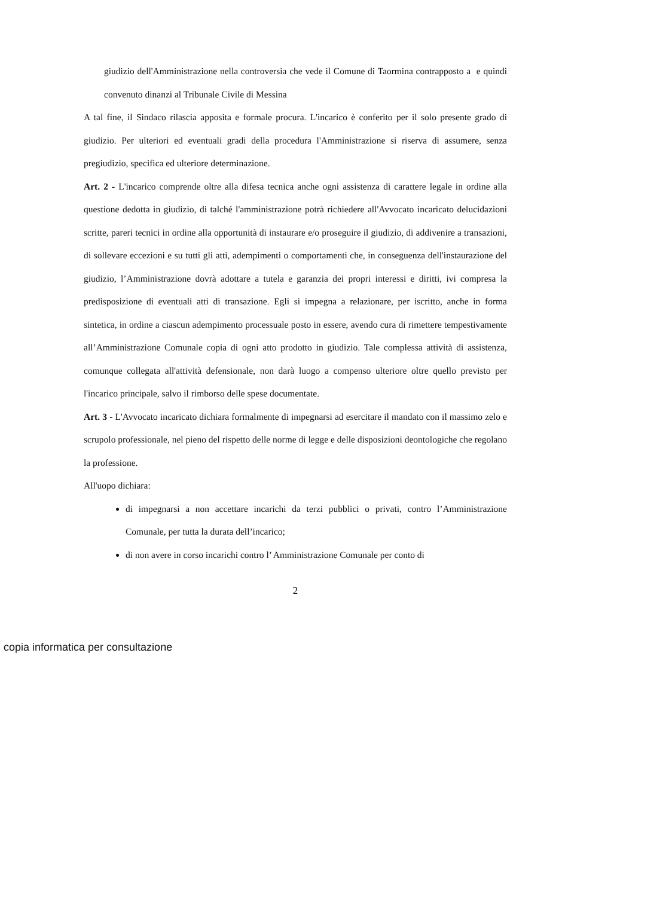giudizio dell'Amministrazione nella controversia che vede il Comune di Taormina contrapposto a e quindi convenuto dinanzi al Tribunale Civile di Messina
A tal fine, il Sindaco rilascia apposita e formale procura. L'incarico è conferito per il solo presente grado di giudizio. Per ulteriori ed eventuali gradi della procedura l'Amministrazione si riserva di assumere, senza pregiudizio, specifica ed ulteriore determinazione.
Art. 2 - L'incarico comprende oltre alla difesa tecnica anche ogni assistenza di carattere legale in ordine alla questione dedotta in giudizio, di talché l'amministrazione potrà richiedere all'Avvocato incaricato delucidazioni scritte, pareri tecnici in ordine alla opportunità di instaurare e/o proseguire il giudizio, di addivenire a transazioni, di sollevare eccezioni e su tutti gli atti, adempimenti o comportamenti che, in conseguenza dell'instaurazione del giudizio, l’Amministrazione dovrà adottare a tutela e garanzia dei propri interessi e diritti, ivi compresa la predisposizione di eventuali atti di transazione. Egli si impegna a relazionare, per iscritto, anche in forma sintetica, in ordine a ciascun adempimento processuale posto in essere, avendo cura di rimettere tempestivamente all’Amministrazione Comunale copia di ogni atto prodotto in giudizio. Tale complessa attività di assistenza, comunque collegata all'attività defensionale, non darà luogo a compenso ulteriore oltre quello previsto per l'incarico principale, salvo il rimborso delle spese documentate.
Art. 3 - L'Avvocato incaricato dichiara formalmente di impegnarsi ad esercitare il mandato con il massimo zelo e scrupolo professionale, nel pieno del rispetto delle norme di legge e delle disposizioni deontologiche che regolano la professione.
All'uopo dichiara:
di impegnarsi a non accettare incarichi da terzi pubblici o privati, contro l’Amministrazione Comunale, per tutta la durata dell’incarico;
di non avere in corso incarichi contro l’ Amministrazione Comunale per conto di
2
copia informatica per consultazione